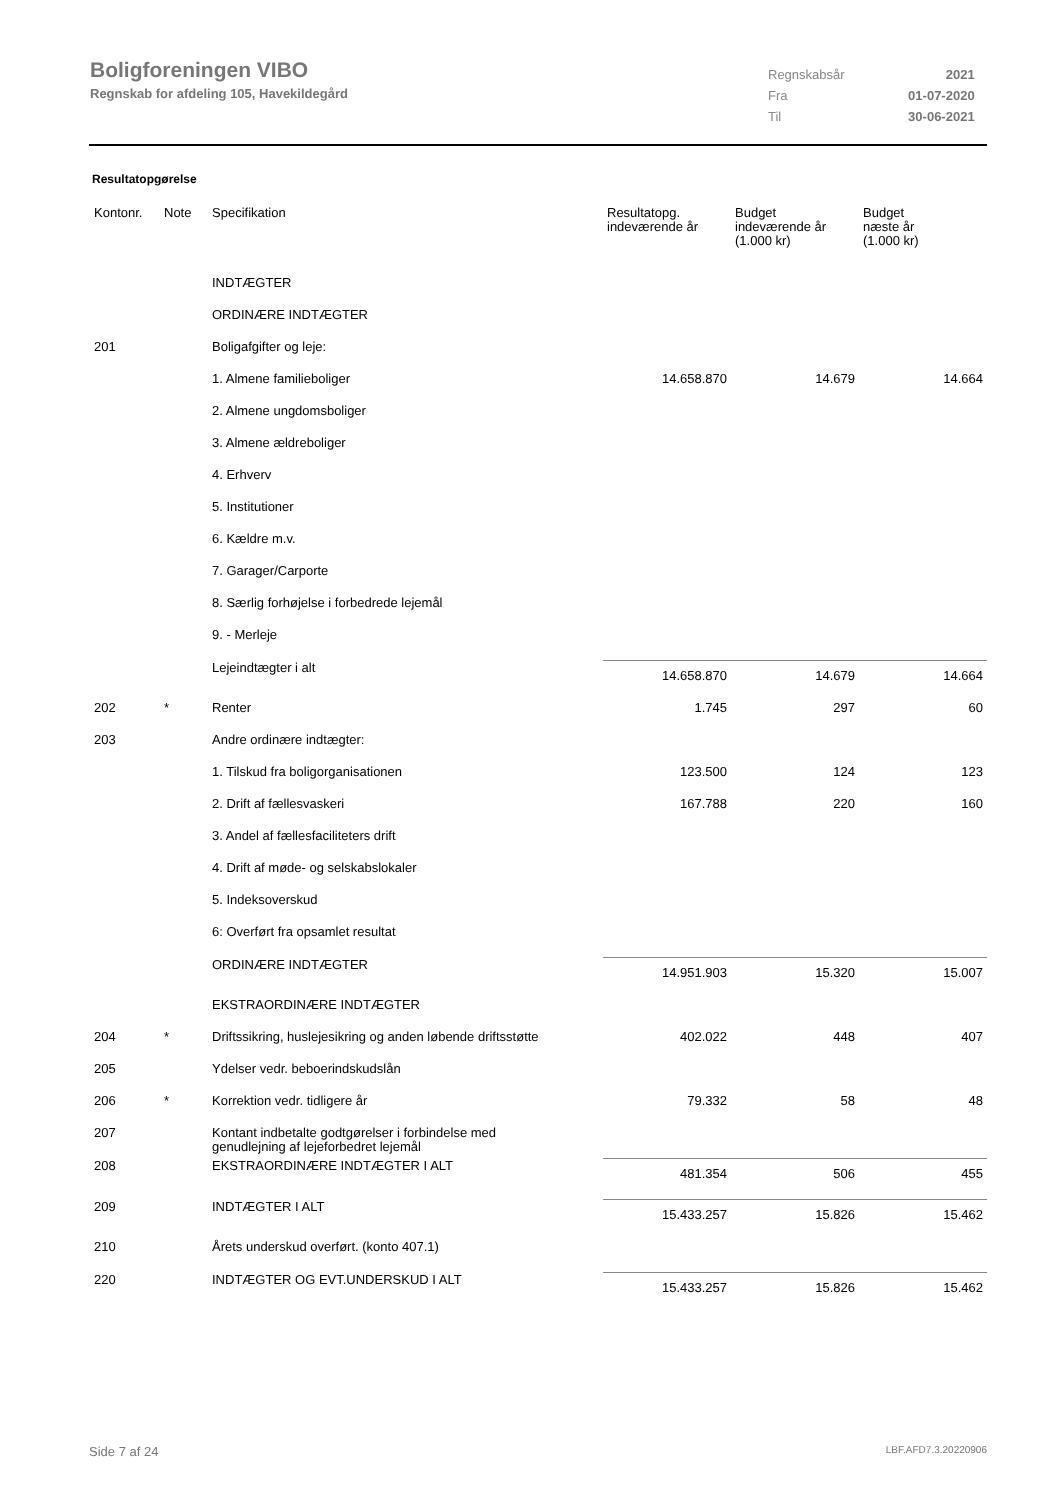Boligforeningen VIBO
Regnskab for afdeling 105, Havekildegård
| Regnskabsår | 2021 |
| Fra | 01-07-2020 |
| Til | 30-06-2021 |
Resultatopgørelse
| Kontonr. | Note | Specifikation | Resultatopg. indeværende år | Budget indeværende år (1.000 kr) | Budget næste år (1.000 kr) |
| --- | --- | --- | --- | --- | --- |
| | | INDTÆGTER | | | |
| | | ORDINÆRE INDTÆGTER | | | |
| 201 | | Boligafgifter og leje: | | | |
| | | 1. Almene familieboliger | 14.658.870 | 14.679 | 14.664 |
| | | 2. Almene ungdomsboliger | | | |
| | | 3. Almene ældreboliger | | | |
| | | 4. Erhverv | | | |
| | | 5. Institutioner | | | |
| | | 6. Kældre m.v. | | | |
| | | 7. Garager/Carporte | | | |
| | | 8. Særlig forhøjelse i forbedrede lejemål | | | |
| | | 9. - Merleje | | | |
| | | Lejeindtægter i alt | 14.658.870 | 14.679 | 14.664 |
| 202 | * | Renter | 1.745 | 297 | 60 |
| 203 | | Andre ordinære indtægter: | | | |
| | | 1. Tilskud fra boligorganisationen | 123.500 | 124 | 123 |
| | | 2. Drift af fællesvaskeri | 167.788 | 220 | 160 |
| | | 3. Andel af fællesfaciliteters drift | | | |
| | | 4. Drift af møde- og selskabslokaler | | | |
| | | 5. Indeksoverskud | | | |
| | | 6: Overført fra opsamlet resultat | | | |
| | | ORDINÆRE INDTÆGTER | 14.951.903 | 15.320 | 15.007 |
| | | EKSTRAORDINÆRE INDTÆGTER | | | |
| 204 | * | Driftssikring, huslejesikring og anden løbende driftsstøtte | 402.022 | 448 | 407 |
| 205 | | Ydelser vedr. beboerindskudslån | | | |
| 206 | * | Korrektion vedr. tidligere år | 79.332 | 58 | 48 |
| 207 | | Kontant indbetalte godtgørelser i forbindelse med genudlejning af lejeforbedret lejemål | | | |
| 208 | | EKSTRAORDINÆRE INDTÆGTER I ALT | 481.354 | 506 | 455 |
| 209 | | INDTÆGTER I ALT | 15.433.257 | 15.826 | 15.462 |
| 210 | | Årets underskud overført. (konto 407.1) | | | |
| 220 | | INDTÆGTER OG EVT.UNDERSKUD I ALT | 15.433.257 | 15.826 | 15.462 |
Side 7 af 24 LBF.AFD7.3.20220906